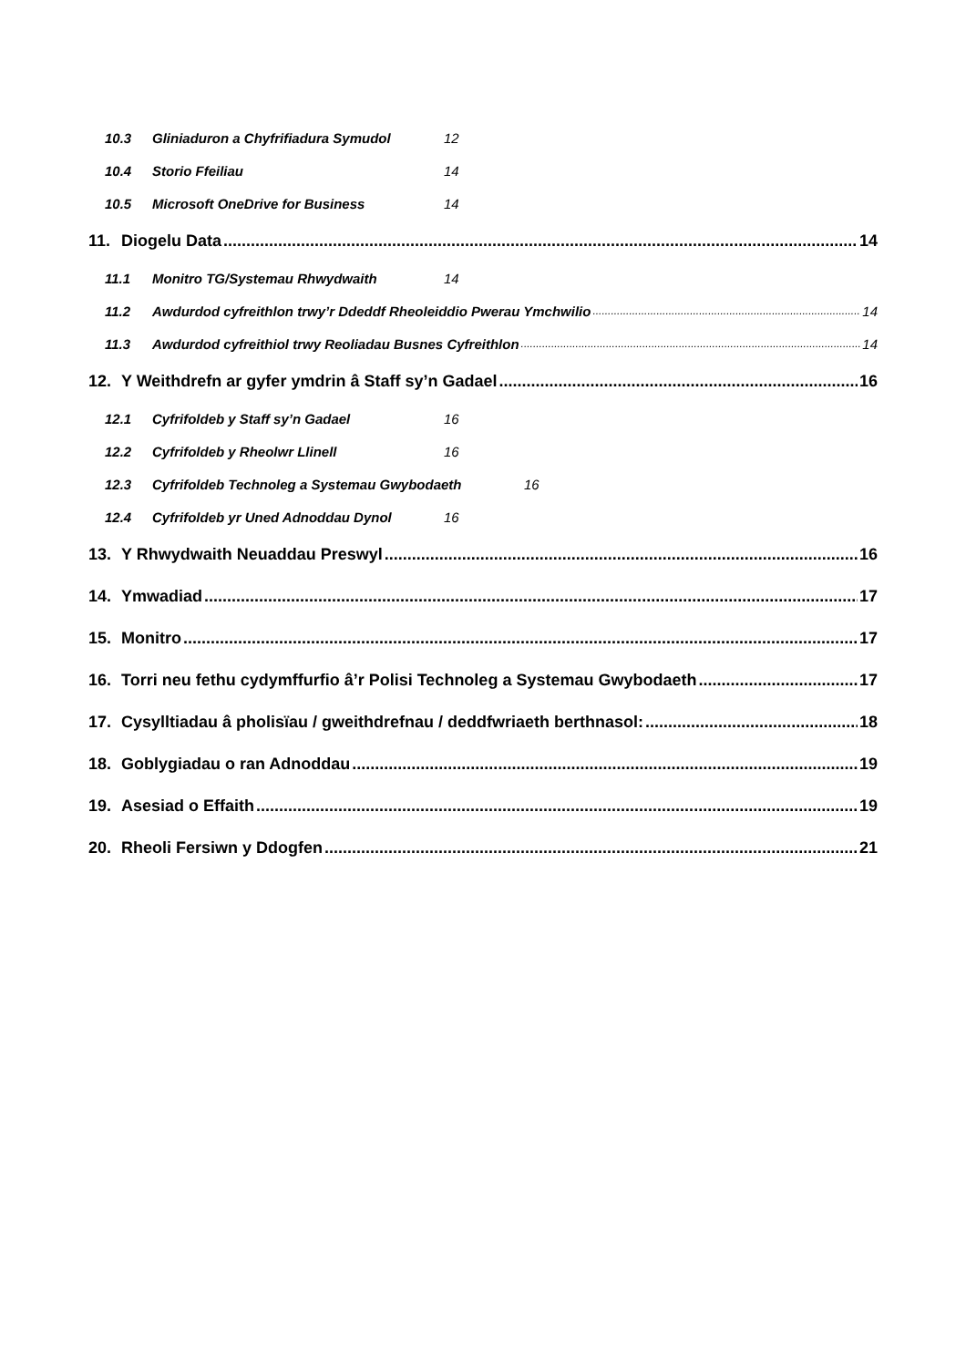10.3 Gliniaduron a Chyfrifiadura Symudol 12
10.4 Storio Ffeiliau 14
10.5 Microsoft OneDrive for Business 14
11. Diogelu Data 14
11.1 Monitro TG/Systemau Rhwydwaith 14
11.2 Awdurdod cyfreithlon trwy’r Ddeddf Rheoleiddio Pwerau Ymchwilio 14
11.3 Awdurdod cyfreithiol trwy Reoliadau Busnes Cyfreithlon 14
12. Y Weithdrefn ar gyfer ymdrin â Staff sy’n Gadael 16
12.1 Cyfrifoldeb y Staff sy’n Gadael 16
12.2 Cyfrifoldeb y Rheolwr Llinell 16
12.3 Cyfrifoldeb Technoleg a Systemau Gwybodaeth 16
12.4 Cyfrifoldeb yr Uned Adnoddau Dynol 16
13. Y Rhwydwaith Neuaddau Preswyl 16
14. Ymwadiad 17
15. Monitro 17
16. Torri neu fethu cydymffurfio â’r Polisi Technoleg a Systemau Gwybodaeth 17
17. Cysylltiadau â pholisïau / gweithdrefnau / deddfwriaeth berthnasol: 18
18. Goblygiadau o ran Adnoddau 19
19. Asesiad o Effaith 19
20. Rheoli Fersiwn y Ddogfen 21